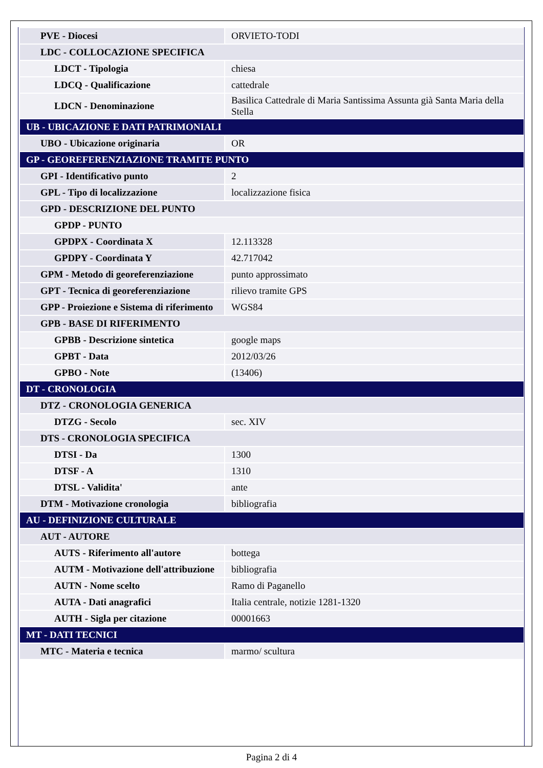| PVE - Diocesi | ORVIETO-TODI |
| LDC - COLLOCAZIONE SPECIFICA | |
| LDCT - Tipologia | chiesa |
| LDCQ - Qualificazione | cattedrale |
| LDCN - Denominazione | Basilica Cattedrale di Maria Santissima Assunta già Santa Maria della Stella |
| UB - UBICAZIONE E DATI PATRIMONIALI | |
| UBO - Ubicazione originaria | OR |
| GP - GEOREFERENZIAZIONE TRAMITE PUNTO | |
| GPI - Identificativo punto | 2 |
| GPL - Tipo di localizzazione | localizzazione fisica |
| GPD - DESCRIZIONE DEL PUNTO | |
| GPDP - PUNTO | |
| GPDPX - Coordinata X | 12.113328 |
| GPDPY - Coordinata Y | 42.717042 |
| GPM - Metodo di georeferenziazione | punto approssimato |
| GPT - Tecnica di georeferenziazione | rilievo tramite GPS |
| GPP - Proiezione e Sistema di riferimento | WGS84 |
| GPB - BASE DI RIFERIMENTO | |
| GPBB - Descrizione sintetica | google maps |
| GPBT - Data | 2012/03/26 |
| GPBO - Note | (13406) |
| DT - CRONOLOGIA | |
| DTZ - CRONOLOGIA GENERICA | |
| DTZG - Secolo | sec. XIV |
| DTS - CRONOLOGIA SPECIFICA | |
| DTSI - Da | 1300 |
| DTSF - A | 1310 |
| DTSL - Validita' | ante |
| DTM - Motivazione cronologia | bibliografia |
| AU - DEFINIZIONE CULTURALE | |
| AUT - AUTORE | |
| AUTS - Riferimento all'autore | bottega |
| AUTM - Motivazione dell'attribuzione | bibliografia |
| AUTN - Nome scelto | Ramo di Paganello |
| AUTA - Dati anagrafici | Italia centrale, notizie 1281-1320 |
| AUTH - Sigla per citazione | 00001663 |
| MT - DATI TECNICI | |
| MTC - Materia e tecnica | marmo/ scultura |
Pagina 2 di 4